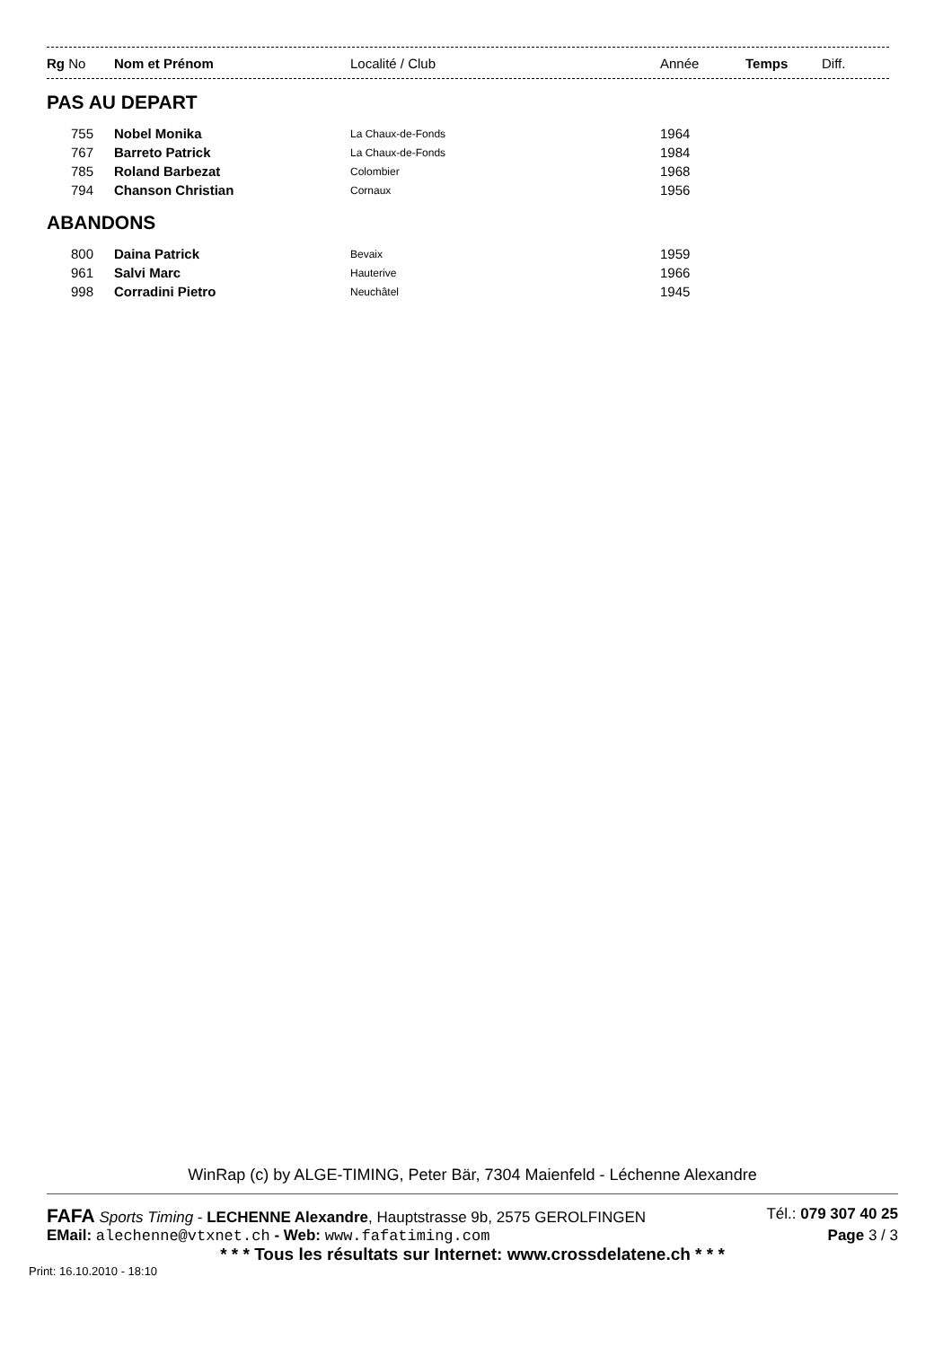| Rg No | Nom et Prénom | Localité / Club | Année | Temps | Diff. |
| --- | --- | --- | --- | --- | --- |
PAS AU DEPART
| 755 | Nobel Monika | La Chaux-de-Fonds | 1964 |
| 767 | Barreto Patrick | La Chaux-de-Fonds | 1984 |
| 785 | Roland Barbezat | Colombier | 1968 |
| 794 | Chanson Christian | Cornaux | 1956 |
ABANDONS
| 800 | Daina Patrick | Bevaix | 1959 |
| 961 | Salvi Marc | Hauterive | 1966 |
| 998 | Corradini Pietro | Neuchâtel | 1945 |
WinRap (c) by ALGE-TIMING, Peter Bär, 7304 Maienfeld - Léchenne Alexandre
FAFA Sports Timing - LECHENNE Alexandre, Hauptstrasse 9b, 2575 GEROLFINGEN Tél.: 079 307 40 25
EMail: alechenne@vtxnet.ch - Web: www.fafatiming.com Page 3 / 3
* * * Tous les résultats sur Internet: www.crossdelatene.ch * * *
Print: 16.10.2010 - 18:10